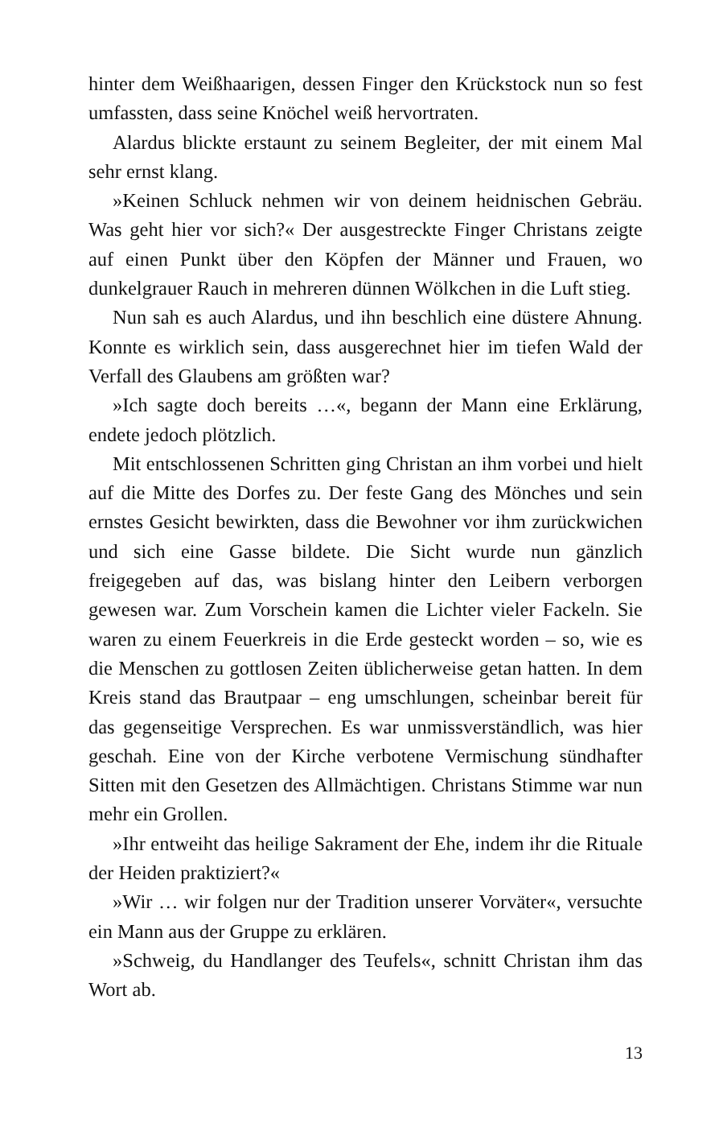hinter dem Weißhaarigen, dessen Finger den Krückstock nun so fest umfassten, dass seine Knöchel weiß hervortraten.
Alardus blickte erstaunt zu seinem Begleiter, der mit einem Mal sehr ernst klang.
»Keinen Schluck nehmen wir von deinem heidnischen Gebräu. Was geht hier vor sich?« Der ausgestreckte Finger Christans zeigte auf einen Punkt über den Köpfen der Männer und Frauen, wo dunkelgrauer Rauch in mehreren dünnen Wölkchen in die Luft stieg.
Nun sah es auch Alardus, und ihn beschlich eine düstere Ahnung. Konnte es wirklich sein, dass ausgerechnet hier im tiefen Wald der Verfall des Glaubens am größten war?
»Ich sagte doch bereits …«, begann der Mann eine Erklärung, endete jedoch plötzlich.
Mit entschlossenen Schritten ging Christan an ihm vorbei und hielt auf die Mitte des Dorfes zu. Der feste Gang des Mönches und sein ernstes Gesicht bewirkten, dass die Bewohner vor ihm zurückwichen und sich eine Gasse bildete. Die Sicht wurde nun gänzlich freigegeben auf das, was bislang hinter den Leibern verborgen gewesen war. Zum Vorschein kamen die Lichter vieler Fackeln. Sie waren zu einem Feuerkreis in die Erde gesteckt worden – so, wie es die Menschen zu gottlosen Zeiten üblicherweise getan hatten. In dem Kreis stand das Brautpaar – eng umschlungen, scheinbar bereit für das gegenseitige Versprechen. Es war unmissverständlich, was hier geschah. Eine von der Kirche verbotene Vermischung sündhafter Sitten mit den Gesetzen des Allmächtigen. Christans Stimme war nun mehr ein Grollen.
»Ihr entweiht das heilige Sakrament der Ehe, indem ihr die Rituale der Heiden praktiziert?«
»Wir … wir folgen nur der Tradition unserer Vorväter«, versuchte ein Mann aus der Gruppe zu erklären.
»Schweig, du Handlanger des Teufels«, schnitt Christan ihm das Wort ab.
13